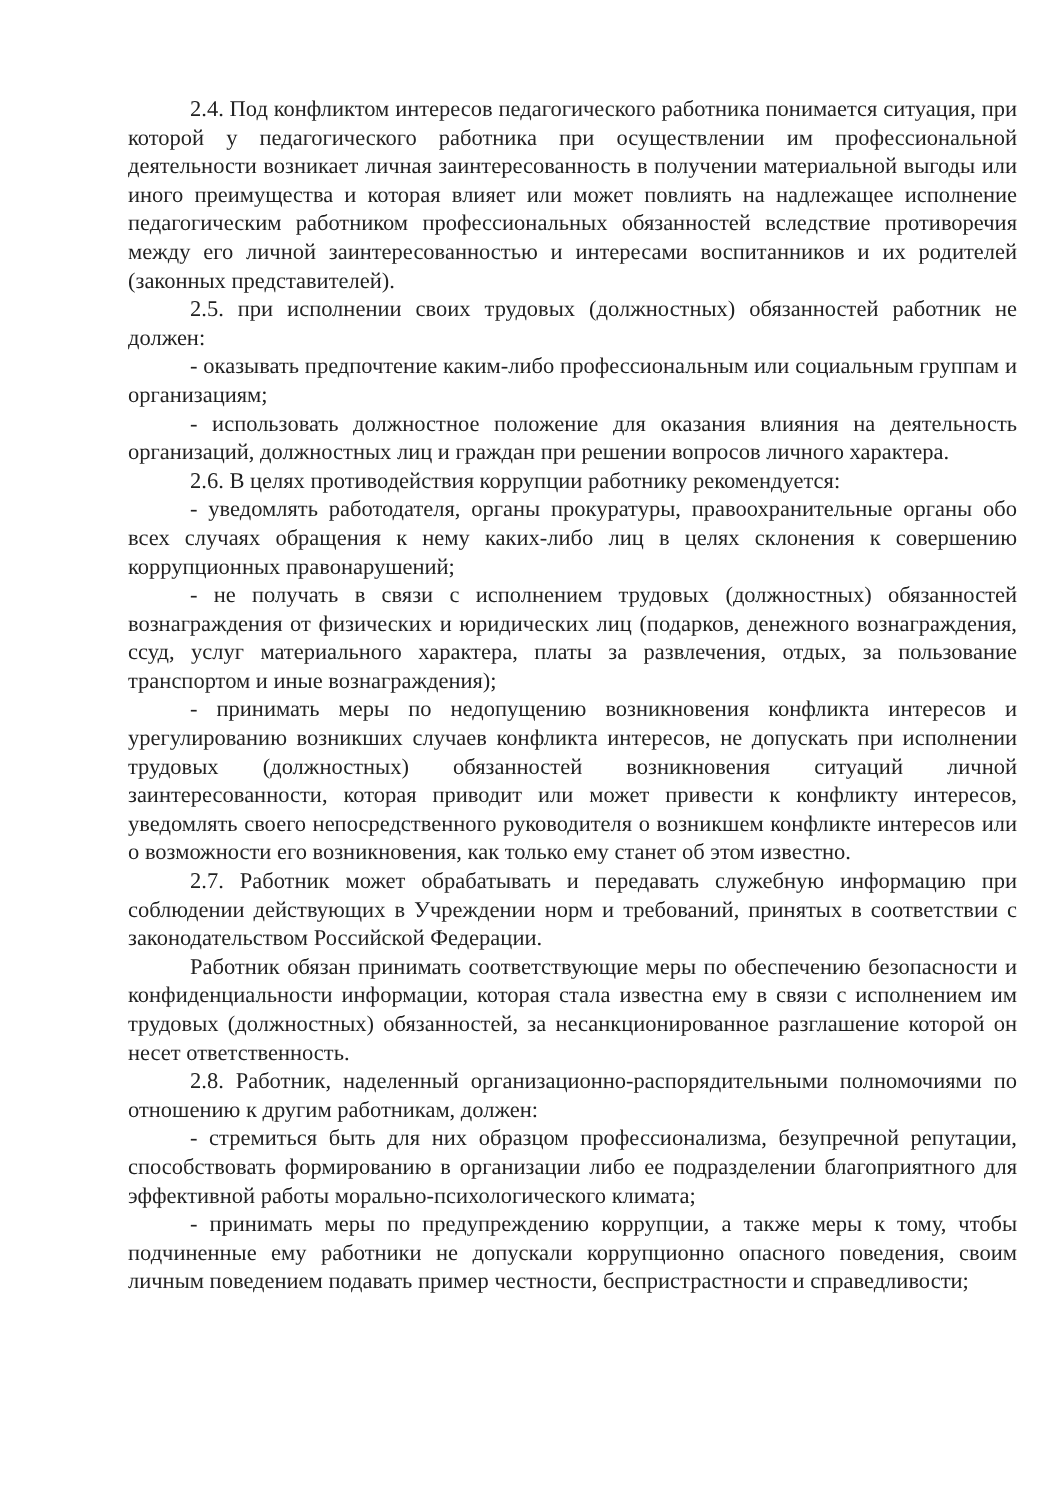2.4. Под конфликтом интересов педагогического работника понимается ситуация, при которой у педагогического работника при осуществлении им профессиональной деятельности возникает личная заинтересованность в получении материальной выгоды или иного преимущества и которая влияет или может повлиять на надлежащее исполнение педагогическим работником профессиональных обязанностей вследствие противоречия между его личной заинтересованностью и интересами воспитанников и их родителей (законных представителей).
2.5. при исполнении своих трудовых (должностных) обязанностей работник не должен:
- оказывать предпочтение каким-либо профессиональным или социальным группам и организациям;
- использовать должностное положение для оказания влияния на деятельность организаций, должностных лиц и граждан при решении вопросов личного характера.
2.6. В целях противодействия коррупции работнику рекомендуется:
- уведомлять работодателя, органы прокуратуры, правоохранительные органы обо всех случаях обращения к нему каких-либо лиц в целях склонения к совершению коррупционных правонарушений;
- не получать в связи с исполнением трудовых (должностных) обязанностей вознаграждения от физических и юридических лиц (подарков, денежного вознаграждения, ссуд, услуг материального характера, платы за развлечения, отдых, за пользование транспортом и иные вознаграждения);
- принимать меры по недопущению возникновения конфликта интересов и урегулированию возникших случаев конфликта интересов, не допускать при исполнении трудовых (должностных) обязанностей возникновения ситуаций личной заинтересованности, которая приводит или может привести к конфликту интересов, уведомлять своего непосредственного руководителя о возникшем конфликте интересов или о возможности его возникновения, как только ему станет об этом известно.
2.7. Работник может обрабатывать и передавать служебную информацию при соблюдении действующих в Учреждении норм и требований, принятых в соответствии с законодательством Российской Федерации.
Работник обязан принимать соответствующие меры по обеспечению безопасности и конфиденциальности информации, которая стала известна ему в связи с исполнением им трудовых (должностных) обязанностей, за несанкционированное разглашение которой он несет ответственность.
2.8. Работник, наделенный организационно-распорядительными полномочиями по отношению к другим работникам, должен:
- стремиться быть для них образцом профессионализма, безупречной репутации, способствовать формированию в организации либо ее подразделении благоприятного для эффективной работы морально-психологического климата;
- принимать меры по предупреждению коррупции, а также меры к тому, чтобы подчиненные ему работники не допускали коррупционно опасного поведения, своим личным поведением подавать пример честности, беспристрастности и справедливости;